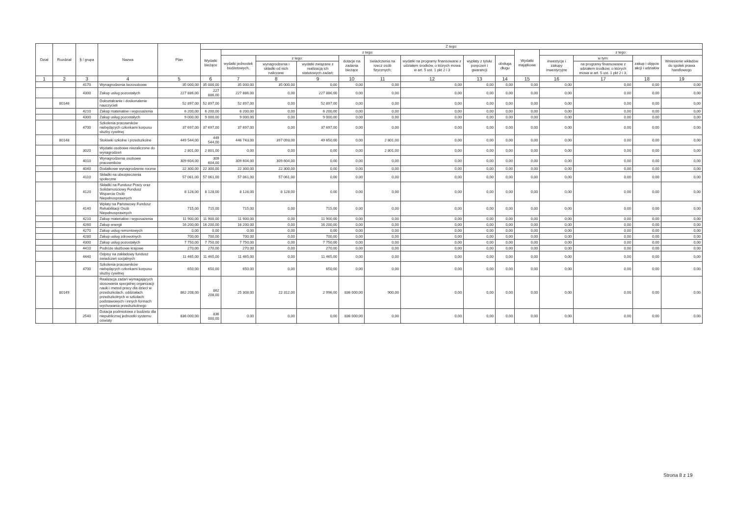| Dział | Rozdział | § / grupa | Nazwa | Plan | Z tego: | | | | | | | | | | | | | |
| --- | --- | --- | --- | --- | --- | --- | --- | --- | --- | --- | --- | --- | --- | --- | --- | --- | --- | --- |
| | | | | | Wydatki bieżące | z tego: | | | | | | | | Wydatki majątkowe | z tego: | | | |
| | | | | | | wydatki jednostek budżetowych, | z tego: | | dotacje na zadania bieżące | świadczenia na rzecz osób fizycznych; | wydatki na programy finansowane z udziałem środków, o których mowa w art. 5 ust. 1 pkt 2 i 3 | wypłaty z tytułu poręczeń i gwarancji | obsługa długu | | inwestycje i zakupy inwestycyjne | w tym: | zakup i objęcie akcji i udziałów | Wniesienie wkładów do spółek prawa handlowego |
| | | | | | | | wynagrodzenia i składki od nich naliczane | wydatki związane z realizacją ich statutowych zadań; | | | | | | | | na programy finansowane z udziałem środków, o których mowa w art. 5 ust. 1 pkt 2 i 3, | | |
| 1 | 2 | 3 | 4 | 5 | 6 | 7 | 8 | 9 | 10 | 11 | 12 | 13 | 14 | 15 | 16 | 17 | 18 | 19 |
| | | 4170 | Wynagrodzenia bezosobowe | 35 000,00 | 35 000,00 | 35 000,00 | 35 000,00 | 0,00 | 0,00 | 0,00 | 0,00 | 0,00 | 0,00 | 0,00 | 0,00 | 0,00 | 0,00 | 0,00 |
| | | 4300 | Zakup usług pozostałych | 227 886,00 | 227 886,00 | 227 886,00 | 0,00 | 227 886,00 | 0,00 | 0,00 | 0,00 | 0,00 | 0,00 | 0,00 | 0,00 | 0,00 | 0,00 | 0,00 |
| | 80146 | | Dokształcanie i doskonalenie nauczycieli | 52 897,00 | 52 897,00 | 52 897,00 | 0,00 | 52 897,00 | 0,00 | 0,00 | 0,00 | 0,00 | 0,00 | 0,00 | 0,00 | 0,00 | 0,00 | 0,00 |
| | | 4210 | Zakup materiałów i wyposażenia | 6 200,00 | 6 200,00 | 6 200,00 | 0,00 | 6 200,00 | 0,00 | 0,00 | 0,00 | 0,00 | 0,00 | 0,00 | 0,00 | 0,00 | 0,00 | 0,00 |
| | | 4300 | Zakup usług pozostałych | 9 000,00 | 9 000,00 | 9 000,00 | 0,00 | 9 000,00 | 0,00 | 0,00 | 0,00 | 0,00 | 0,00 | 0,00 | 0,00 | 0,00 | 0,00 | 0,00 |
| | | 4700 | Szkolenia pracowników niebędących członkami korpusu służby cywilnej | 37 697,00 | 37 697,00 | 37 697,00 | 0,00 | 37 697,00 | 0,00 | 0,00 | 0,00 | 0,00 | 0,00 | 0,00 | 0,00 | 0,00 | 0,00 | 0,00 |
| | 80148 | | Stołówki szkolne i przedszkolne | 449 544,00 | 449 544,00 | 446 743,00 | 397 093,00 | 49 650,00 | 0,00 | 2 801,00 | 0,00 | 0,00 | 0,00 | 0,00 | 0,00 | 0,00 | 0,00 | 0,00 |
| | | 3020 | Wydatki osobowe niezaliczone do wynagrodzeń | 2 801,00 | 2 801,00 | 0,00 | 0,00 | 0,00 | 0,00 | 2 801,00 | 0,00 | 0,00 | 0,00 | 0,00 | 0,00 | 0,00 | 0,00 | 0,00 |
| | | 4010 | Wynagrodzenia osobowe pracowników | 309 604,00 | 309 604,00 | 309 604,00 | 309 604,00 | 0,00 | 0,00 | 0,00 | 0,00 | 0,00 | 0,00 | 0,00 | 0,00 | 0,00 | 0,00 | 0,00 |
| | | 4040 | Dodatkowe wynagrodzenie roczne | 22 300,00 | 22 300,00 | 22 300,00 | 22 300,00 | 0,00 | 0,00 | 0,00 | 0,00 | 0,00 | 0,00 | 0,00 | 0,00 | 0,00 | 0,00 | 0,00 |
| | | 4110 | Składki na ubezpieczenia społeczne | 57 061,00 | 57 061,00 | 57 061,00 | 57 061,00 | 0,00 | 0,00 | 0,00 | 0,00 | 0,00 | 0,00 | 0,00 | 0,00 | 0,00 | 0,00 | 0,00 |
| | | 4120 | Składki na Fundusz Pracy oraz Solidarnościowy Fundusz Wsparcia Osób Niepełnosprawnych | 8 128,00 | 8 128,00 | 8 128,00 | 8 128,00 | 0,00 | 0,00 | 0,00 | 0,00 | 0,00 | 0,00 | 0,00 | 0,00 | 0,00 | 0,00 | 0,00 |
| | | 4140 | Wpłaty na Państwowy Fundusz Rehabilitacji Osób Niepełnosprawnych | 715,00 | 715,00 | 715,00 | 0,00 | 715,00 | 0,00 | 0,00 | 0,00 | 0,00 | 0,00 | 0,00 | 0,00 | 0,00 | 0,00 | 0,00 |
| | | 4210 | Zakup materiałów i wyposażenia | 11 900,00 | 11 900,00 | 11 900,00 | 0,00 | 11 900,00 | 0,00 | 0,00 | 0,00 | 0,00 | 0,00 | 0,00 | 0,00 | 0,00 | 0,00 | 0,00 |
| | | 4260 | Zakup energii | 16 200,00 | 16 200,00 | 16 200,00 | 0,00 | 16 200,00 | 0,00 | 0,00 | 0,00 | 0,00 | 0,00 | 0,00 | 0,00 | 0,00 | 0,00 | 0,00 |
| | | 4270 | Zakup usług remontowych | 0,00 | 0,00 | 0,00 | 0,00 | 0,00 | 0,00 | 0,00 | 0,00 | 0,00 | 0,00 | 0,00 | 0,00 | 0,00 | 0,00 | 0,00 |
| | | 4280 | Zakup usług zdrowotnych | 700,00 | 700,00 | 700,00 | 0,00 | 700,00 | 0,00 | 0,00 | 0,00 | 0,00 | 0,00 | 0,00 | 0,00 | 0,00 | 0,00 | 0,00 |
| | | 4300 | Zakup usług pozostałych | 7 750,00 | 7 750,00 | 7 750,00 | 0,00 | 7 750,00 | 0,00 | 0,00 | 0,00 | 0,00 | 0,00 | 0,00 | 0,00 | 0,00 | 0,00 | 0,00 |
| | | 4410 | Podróże służbowe krajowe | 270,00 | 270,00 | 270,00 | 0,00 | 270,00 | 0,00 | 0,00 | 0,00 | 0,00 | 0,00 | 0,00 | 0,00 | 0,00 | 0,00 | 0,00 |
| | | 4440 | Odpisy na zakładowy fundusz świadczeń socjalnych | 11 465,00 | 11 465,00 | 11 465,00 | 0,00 | 11 465,00 | 0,00 | 0,00 | 0,00 | 0,00 | 0,00 | 0,00 | 0,00 | 0,00 | 0,00 | 0,00 |
| | | 4700 | Szkolenia pracowników niebędących członkami korpusu służby cywilnej | 650,00 | 650,00 | 650,00 | 0,00 | 650,00 | 0,00 | 0,00 | 0,00 | 0,00 | 0,00 | 0,00 | 0,00 | 0,00 | 0,00 | 0,00 |
| | 80149 | | Realizacja zadań wymagających stosowania specjalnej organizacji nauki i metod pracy dla dzieci w przedszkolach, oddziałach przedszkolnych w szkołach podstawowych i innych formach wychowania przedszkolnego | 862 208,00 | 862 208,00 | 25 308,00 | 22 312,00 | 2 996,00 | 836 000,00 | 900,00 | 0,00 | 0,00 | 0,00 | 0,00 | 0,00 | 0,00 | 0,00 | 0,00 |
| | | 2540 | Dotacja podmiotowa z budżetu dla niepublicznej jednostki systemu oświaty | 836 000,00 | 836 000,00 | 0,00 | 0,00 | 0,00 | 836 000,00 | 0,00 | 0,00 | 0,00 | 0,00 | 0,00 | 0,00 | 0,00 | 0,00 | 0,00 |
Strona 8 z 19